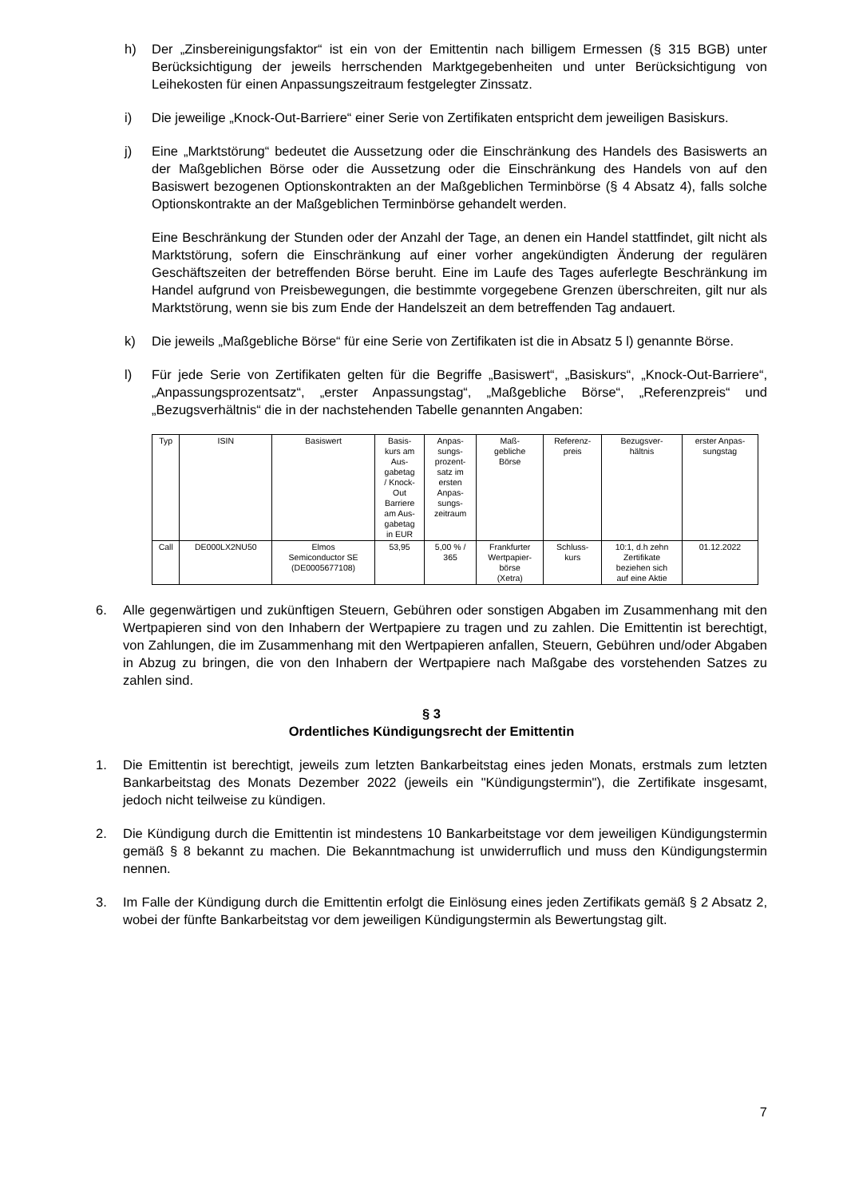h) Der „Zinsbereinigungsfaktor“ ist ein von der Emittentin nach billigem Ermessen (§ 315 BGB) unter Berücksichtigung der jeweils herrschenden Marktgegebenheiten und unter Berücksichtigung von Leihekosten für einen Anpassungszeitraum festgelegter Zinssatz.
i) Die jeweilige „Knock-Out-Barriere“ einer Serie von Zertifikaten entspricht dem jeweiligen Basiskurs.
j) Eine „Marktstörung“ bedeutet die Aussetzung oder die Einschränkung des Handels des Basiswerts an der Maßgeblichen Börse oder die Aussetzung oder die Einschränkung des Handels von auf den Basiswert bezogenen Optionskontrakten an der Maßgeblichen Terminbörse (§ 4 Absatz 4), falls solche Optionskontrakte an der Maßgeblichen Terminbörse gehandelt werden.
Eine Beschränkung der Stunden oder der Anzahl der Tage, an denen ein Handel stattfindet, gilt nicht als Marktstörung, sofern die Einschränkung auf einer vorher angekündigten Änderung der regulären Geschäftszeiten der betreffenden Börse beruht. Eine im Laufe des Tages auferlegte Beschränkung im Handel aufgrund von Preisbewegungen, die bestimmte vorgegebene Grenzen überschreiten, gilt nur als Marktstörung, wenn sie bis zum Ende der Handelszeit an dem betreffenden Tag andauert.
k) Die jeweils „Maßgebliche Börse“ für eine Serie von Zertifikaten ist die in Absatz 5 l) genannte Börse.
l) Für jede Serie von Zertifikaten gelten für die Begriffe „Basiswert“, „Basiskurs“, „Knock-Out-Barriere“, „Anpassungsprozentsatz“, „erster Anpassungstag“, „Maßgebliche Börse“, „Referenzpreis“ und „Bezugsverhältnis“ die in der nachstehenden Tabelle genannten Angaben:
| Typ | ISIN | Basiswert | Basis- kurs am Aus- gabetag / Knock- Out Barriere am Aus- gabetag in EUR | Anpas- sungs- prozent- satz im ersten Anpas- sungs- zeitraum | Maß- gebliche Börse | Referenz- preis | Bezugsver- hältnis | erster Anpas- sungstag |
| --- | --- | --- | --- | --- | --- | --- | --- | --- |
| Call | DE000LX2NU50 | Elmos Semiconductor SE (DE0005677108) | 53,95 | 5,00 % / 365 | Frankfurter Wertpapier- börse (Xetra) | Schluss- kurs | 10:1, d.h zehn Zertifikate beziehen sich auf eine Aktie | 01.12.2022 |
6. Alle gegenwärtigen und zukünftigen Steuern, Gebühren oder sonstigen Abgaben im Zusammenhang mit den Wertpapieren sind von den Inhabern der Wertpapiere zu tragen und zu zahlen. Die Emittentin ist berechtigt, von Zahlungen, die im Zusammenhang mit den Wertpapieren anfallen, Steuern, Gebühren und/oder Abgaben in Abzug zu bringen, die von den Inhabern der Wertpapiere nach Maßgabe des vorstehenden Satzes zu zahlen sind.
§ 3
Ordentliches Kündigungsrecht der Emittentin
1. Die Emittentin ist berechtigt, jeweils zum letzten Bankarbeitstag eines jeden Monats, erstmals zum letzten Bankarbeitstag des Monats Dezember 2022 (jeweils ein "Kündigungstermin"), die Zertifikate insgesamt, jedoch nicht teilweise zu kündigen.
2. Die Kündigung durch die Emittentin ist mindestens 10 Bankarbeitstage vor dem jeweiligen Kündigungstermin gemäß § 8 bekannt zu machen. Die Bekanntmachung ist unwiderruflich und muss den Kündigungstermin nennen.
3. Im Falle der Kündigung durch die Emittentin erfolgt die Einlösung eines jeden Zertifikats gemäß § 2 Absatz 2, wobei der fünfte Bankarbeitstag vor dem jeweiligen Kündigungstermin als Bewertungstag gilt.
7